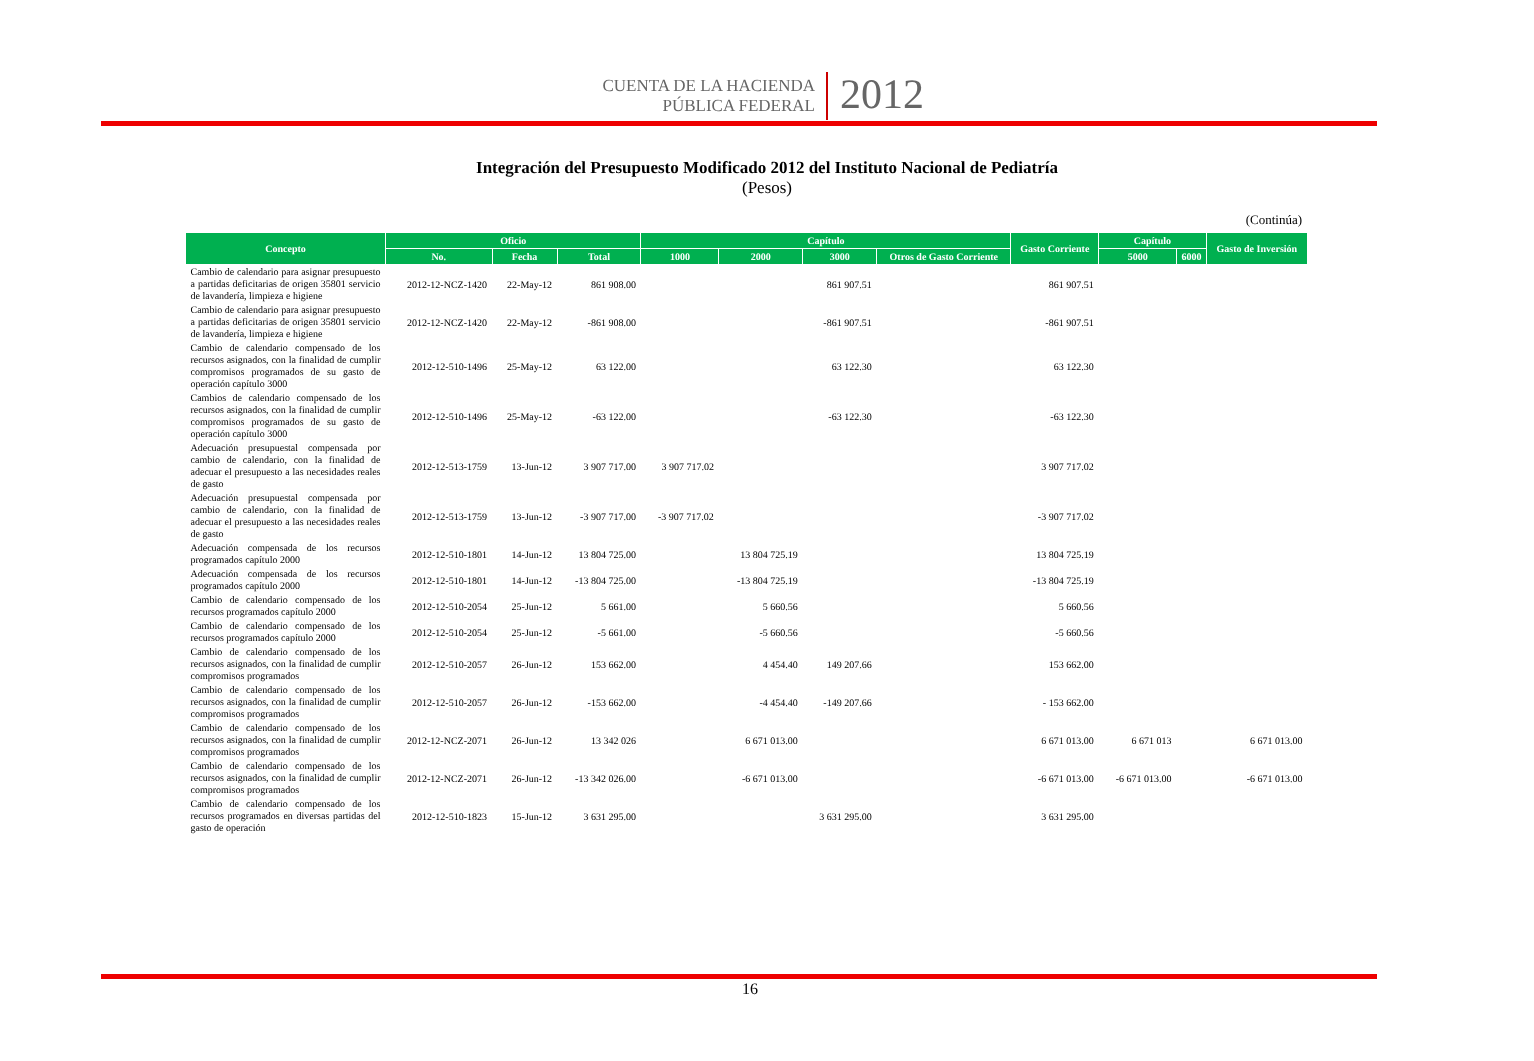CUENTA DE LA HACIENDA
PÚBLICA FEDERAL
2012
Integración del Presupuesto Modificado 2012 del Instituto Nacional de Pediatría
(Pesos)
(Continúa)
| Concepto | Oficio | | | Capítulo | | | | Gasto Corriente | Capítulo | | Gasto de Inversión |
| --- | --- | --- | --- | --- | --- | --- | --- | --- | --- | --- | --- |
| | No. | Fecha | Total | 1000 | 2000 | 3000 | Otros de Gasto Corriente | | 5000 | 6000 | |
| Cambio de calendario para asignar presupuesto a partidas deficitarias de origen 35801 servicio de lavandería, limpieza e higiene | 2012-12-NCZ-1420 | 22-May-12 | 861 908.00 | | | 861 907.51 | | 861 907.51 | | | |
| Cambio de calendario para asignar presupuesto a partidas deficitarias de origen 35801 servicio de lavandería, limpieza e higiene | 2012-12-NCZ-1420 | 22-May-12 | -861 908.00 | | | -861 907.51 | | -861 907.51 | | | |
| Cambio de calendario compensado de los recursos asignados, con la finalidad de cumplir compromisos programados de su gasto de operación capítulo 3000 | 2012-12-510-1496 | 25-May-12 | 63 122.00 | | | 63 122.30 | | 63 122.30 | | | |
| Cambios de calendario compensado de los recursos asignados, con la finalidad de cumplir compromisos programados de su gasto de operación capítulo 3000 | 2012-12-510-1496 | 25-May-12 | -63 122.00 | | | -63 122.30 | | -63 122.30 | | | |
| Adecuación presupuestal compensada por cambio de calendario, con la finalidad de adecuar el presupuesto a las necesidades reales de gasto | 2012-12-513-1759 | 13-Jun-12 | 3 907 717.00 | 3 907 717.02 | | | | 3 907 717.02 | | | |
| Adecuación presupuestal compensada por cambio de calendario, con la finalidad de adecuar el presupuesto a las necesidades reales de gasto | 2012-12-513-1759 | 13-Jun-12 | -3 907 717.00 | -3 907 717.02 | | | | -3 907 717.02 | | | |
| Adecuación compensada de los recursos programados capítulo 2000 | 2012-12-510-1801 | 14-Jun-12 | 13 804 725.00 | | 13 804 725.19 | | | 13 804 725.19 | | | |
| Adecuación compensada de los recursos programados capítulo 2000 | 2012-12-510-1801 | 14-Jun-12 | -13 804 725.00 | | -13 804 725.19 | | | -13 804 725.19 | | | |
| Cambio de calendario compensado de los recursos programados capítulo 2000 | 2012-12-510-2054 | 25-Jun-12 | 5 661.00 | | 5 660.56 | | | 5 660.56 | | | |
| Cambio de calendario compensado de los recursos programados capítulo 2000 | 2012-12-510-2054 | 25-Jun-12 | -5 661.00 | | -5 660.56 | | | -5 660.56 | | | |
| Cambio de calendario compensado de los recursos asignados, con la finalidad de cumplir compromisos programados | 2012-12-510-2057 | 26-Jun-12 | 153 662.00 | | 4 454.40 | 149 207.66 | | 153 662.00 | | | |
| Cambio de calendario compensado de los recursos asignados, con la finalidad de cumplir compromisos programados | 2012-12-510-2057 | 26-Jun-12 | -153 662.00 | | -4 454.40 | -149 207.66 | | - 153 662.00 | | | |
| Cambio de calendario compensado de los recursos asignados, con la finalidad de cumplir compromisos programados | 2012-12-NCZ-2071 | 26-Jun-12 | 13 342 026 | | 6 671 013.00 | | | 6 671 013.00 | 6 671 013 | | 6 671 013.00 |
| Cambio de calendario compensado de los recursos asignados, con la finalidad de cumplir compromisos programados | 2012-12-NCZ-2071 | 26-Jun-12 | -13 342 026.00 | | -6 671 013.00 | | | -6 671 013.00 | -6 671 013.00 | | -6 671 013.00 |
| Cambio de calendario compensado de los recursos programados en diversas partidas del gasto de operación | 2012-12-510-1823 | 15-Jun-12 | 3 631 295.00 | | | 3 631 295.00 | | 3 631 295.00 | | | |
16